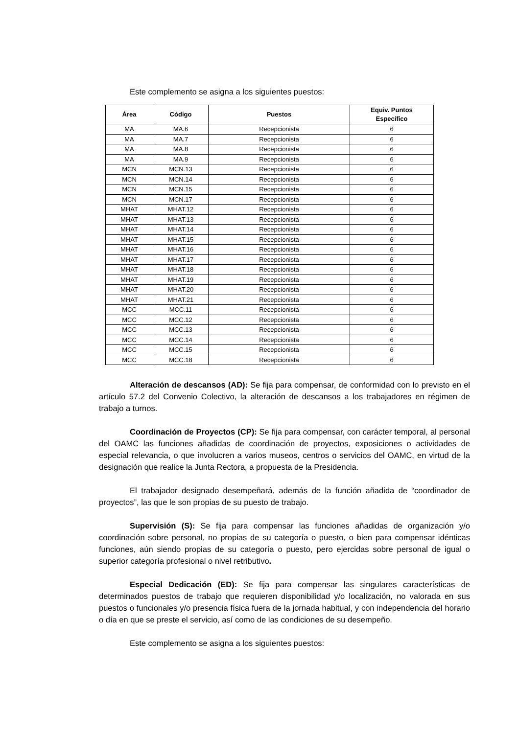Este complemento se asigna a los siguientes puestos:
| Área | Código | Puestos | Equiv. Puntos Específico |
| --- | --- | --- | --- |
| MA | MA.6 | Recepcionista | 6 |
| MA | MA.7 | Recepcionista | 6 |
| MA | MA.8 | Recepcionista | 6 |
| MA | MA.9 | Recepcionista | 6 |
| MCN | MCN.13 | Recepcionista | 6 |
| MCN | MCN.14 | Recepcionista | 6 |
| MCN | MCN.15 | Recepcionista | 6 |
| MCN | MCN.17 | Recepcionista | 6 |
| MHAT | MHAT.12 | Recepcionista | 6 |
| MHAT | MHAT.13 | Recepcionista | 6 |
| MHAT | MHAT.14 | Recepcionista | 6 |
| MHAT | MHAT.15 | Recepcionista | 6 |
| MHAT | MHAT.16 | Recepcionista | 6 |
| MHAT | MHAT.17 | Recepcionista | 6 |
| MHAT | MHAT.18 | Recepcionista | 6 |
| MHAT | MHAT.19 | Recepcionista | 6 |
| MHAT | MHAT.20 | Recepcionista | 6 |
| MHAT | MHAT.21 | Recepcionista | 6 |
| MCC | MCC.11 | Recepcionista | 6 |
| MCC | MCC.12 | Recepcionista | 6 |
| MCC | MCC.13 | Recepcionista | 6 |
| MCC | MCC.14 | Recepcionista | 6 |
| MCC | MCC.15 | Recepcionista | 6 |
| MCC | MCC.18 | Recepcionista | 6 |
Alteración de descansos (AD): Se fija para compensar, de conformidad con lo previsto en el artículo 57.2 del Convenio Colectivo, la alteración de descansos a los trabajadores en régimen de trabajo a turnos.
Coordinación de Proyectos (CP): Se fija para compensar, con carácter temporal, al personal del OAMC las funciones añadidas de coordinación de proyectos, exposiciones o actividades de especial relevancia, o que involucren a varios museos, centros o servicios del OAMC, en virtud de la designación que realice la Junta Rectora, a propuesta de la Presidencia.
El trabajador designado desempeñará, además de la función añadida de “coordinador de proyectos”, las que le son propias de su puesto de trabajo.
Supervisión (S): Se fija para compensar las funciones añadidas de organización y/o coordinación sobre personal, no propias de su categoría o puesto, o bien para compensar idénticas funciones, aún siendo propias de su categoría o puesto, pero ejercidas sobre personal de igual o superior categoría profesional o nivel retributivo.
Especial Dedicación (ED): Se fija para compensar las singulares características de determinados puestos de trabajo que requieren disponibilidad y/o localización, no valorada en sus puestos o funcionales y/o presencia física fuera de la jornada habitual, y con independencia del horario o día en que se preste el servicio, así como de las condiciones de su desempeño.
Este complemento se asigna a los siguientes puestos: